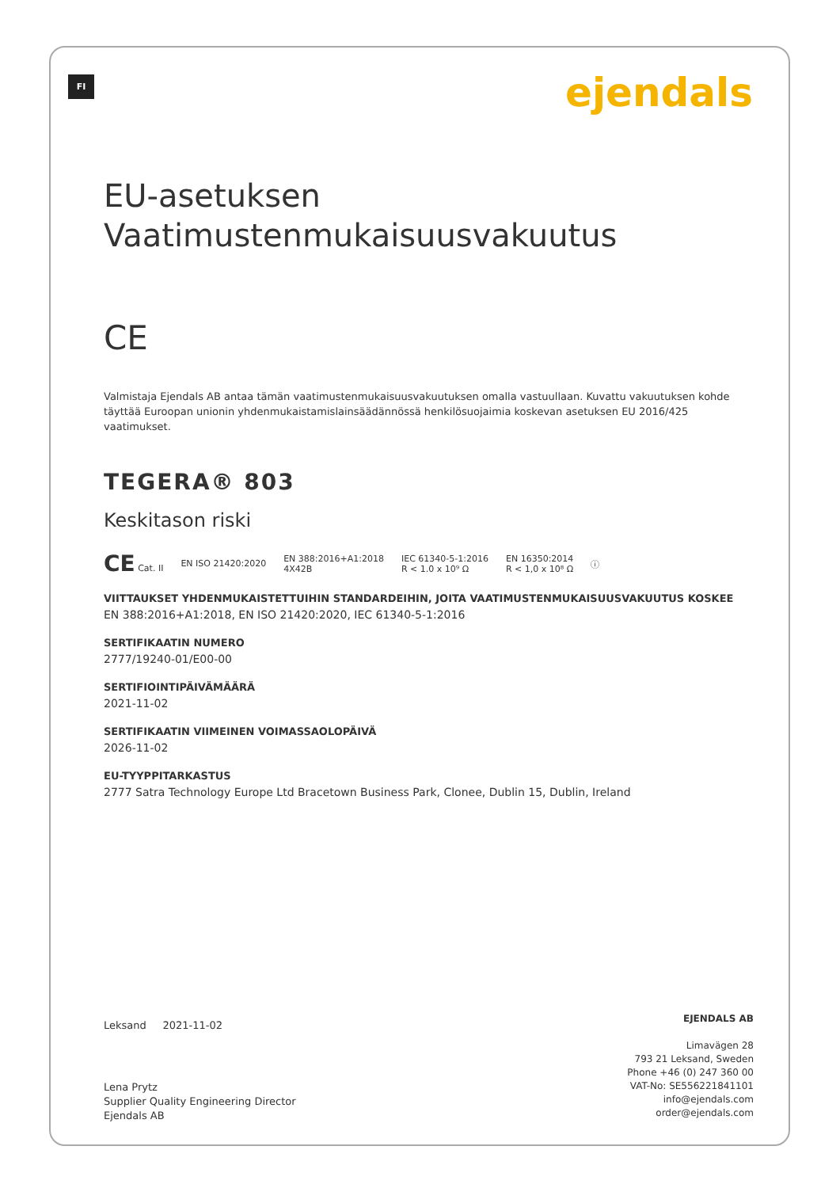FI ejendals
EU-asetuksen
Vaatimustenmukaisuusvakuutus
CE
Valmistaja Ejendals AB antaa tämän vaatimustenmukaisuusvakuutuksen omalla vastuullaan. Kuvattu vakuutuksen kohde täyttää Euroopan unionin yhdenmukaistamislainsäädännössä henkilösuojaimia koskevan asetuksen EU 2016/425 vaatimukset.
TEGERA® 803
Keskitason riski
CE Cat. II EN ISO 21420:2020 EN 388:2016+A1:2018
4X42B IEC 61340-5-1:2016
R < 1.0 x 10⁹ Ω EN 16350:2014
R < 1,0 x 10⁸ Ω ⓘ
VIITTAUKSET YHDENMUKAISTETTUIHIN STANDARDEIHIN, JOITA VAATIMUSTENMUKAISUUSVAKUUTUS KOSKEE
EN 388:2016+A1:2018, EN ISO 21420:2020, IEC 61340-5-1:2016
SERTIFIKAATIN NUMERO
2777/19240-01/E00-00
SERTIFIOINTIPÄIVÄMÄÄRÄ
2021-11-02
SERTIFIKAATIN VIIMEINEN VOIMASSAOLOPÄIVÄ
2026-11-02
EU-TYYPPITARKASTUS
2777 Satra Technology Europe Ltd Bracetown Business Park, Clonee, Dublin 15, Dublin, Ireland
Leksand 2021-11-02
Lena Prytz
Supplier Quality Engineering Director
Ejendals AB
EJENDALS AB
Limavägen 28
793 21 Leksand, Sweden
Phone +46 (0) 247 360 00
VAT-No: SE556221841101
info@ejendals.com
order@ejendals.com